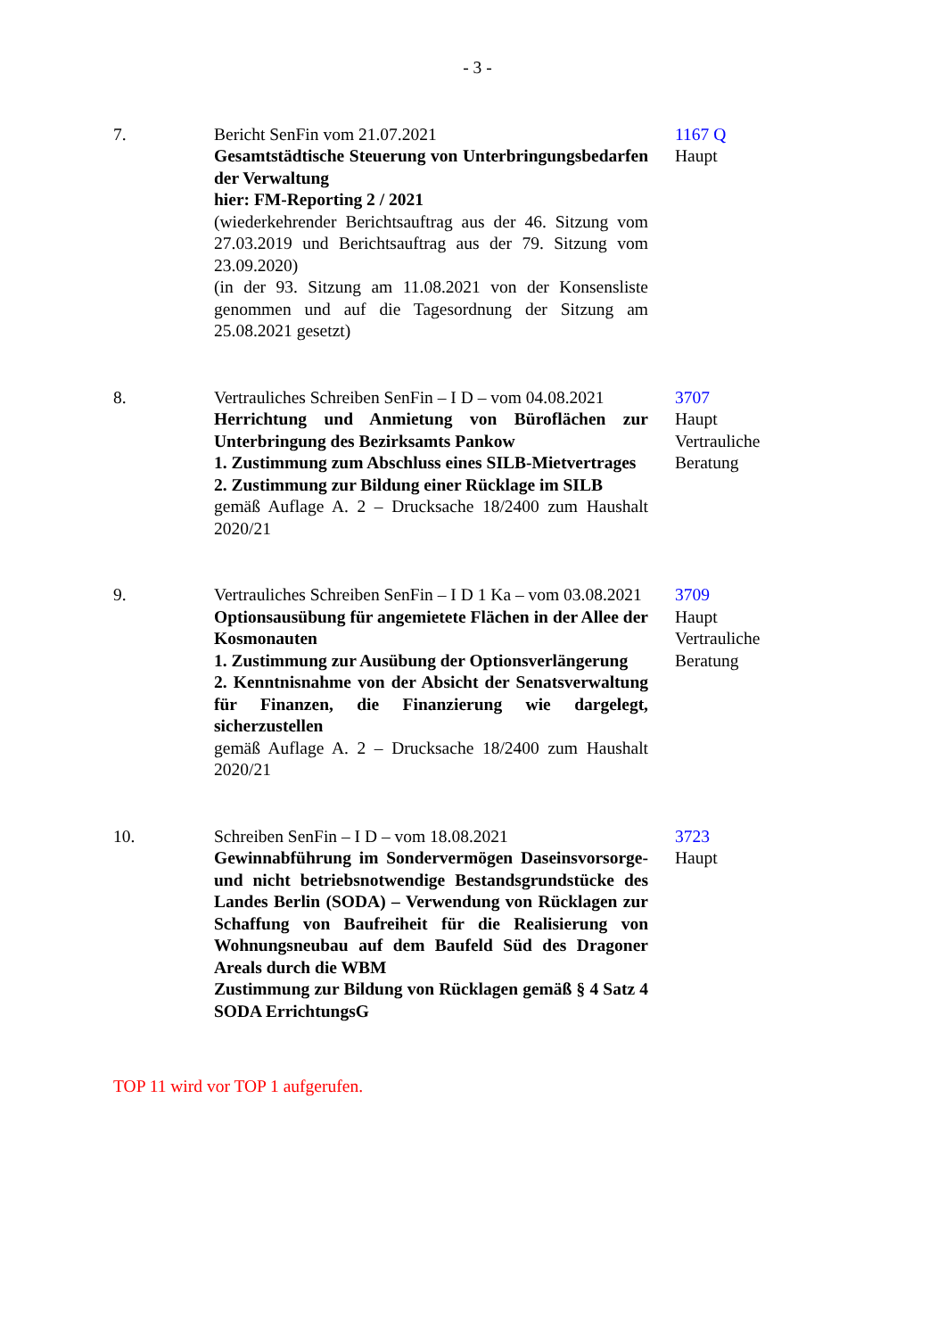- 3 -
7. Bericht SenFin vom 21.07.2021
Gesamtstädtische Steuerung von Unterbringungsbedarfen der Verwaltung
hier: FM-Reporting 2 / 2021
(wiederkehrender Berichtsauftrag aus der 46. Sitzung vom 27.03.2019 und Berichtsauftrag aus der 79. Sitzung vom 23.09.2020)
(in der 93. Sitzung am 11.08.2021 von der Konsensliste genommen und auf die Tagesordnung der Sitzung am 25.08.2021 gesetzt)
1167 Q
Haupt
8. Vertrauliches Schreiben SenFin – I D – vom 04.08.2021
Herrichtung und Anmietung von Büroflächen zur Unterbringung des Bezirksamts Pankow
1. Zustimmung zum Abschluss eines SILB-Mietvertrages
2. Zustimmung zur Bildung einer Rücklage im SILB
gemäß Auflage A. 2 – Drucksache 18/2400 zum Haushalt 2020/21
3707
Haupt
Vertrauliche
Beratung
9. Vertrauliches Schreiben SenFin – I D 1 Ka – vom 03.08.2021
Optionsausübung für angemietete Flächen in der Allee der Kosmonauten
1. Zustimmung zur Ausübung der Optionsverlängerung
2. Kenntnisnahme von der Absicht der Senatsverwaltung für Finanzen, die Finanzierung wie dargelegt, sicherzustellen
gemäß Auflage A. 2 – Drucksache 18/2400 zum Haushalt 2020/21
3709
Haupt
Vertrauliche
Beratung
10. Schreiben SenFin – I D – vom 18.08.2021
Gewinnabführung im Sondervermögen Daseinsvorsorge- und nicht betriebsnotwendige Bestandsgrundstücke des Landes Berlin (SODA) – Verwendung von Rücklagen zur Schaffung von Baufreiheit für die Realisierung von Wohnungsneubau auf dem Baufeld Süd des Dragoner Areals durch die WBM
Zustimmung zur Bildung von Rücklagen gemäß § 4 Satz 4 SODA ErrichtungsG
3723
Haupt
TOP 11 wird vor TOP 1 aufgerufen.